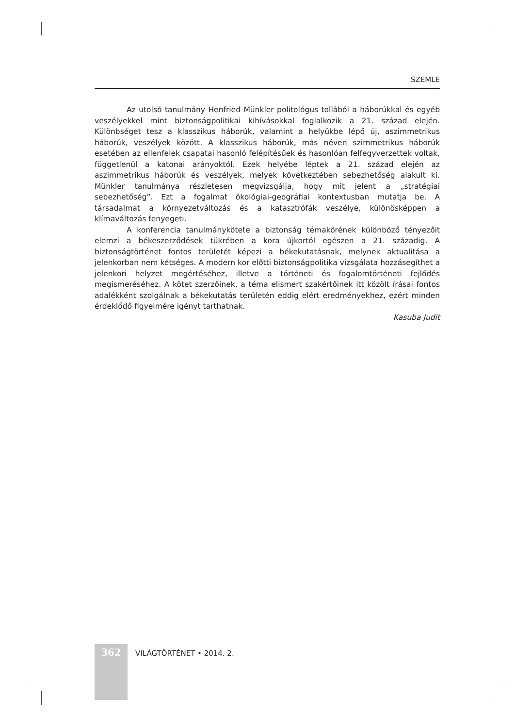SZEMLE
Az utolsó tanulmány Henfried Münkler politológus tollából a háborúkkal és egyéb veszélyekkel mint biztonságpolitikai kihívásokkal foglalkozik a 21. század elején. Különbséget tesz a klasszikus háborúk, valamint a helyükbe lépő új, aszimmetrikus háborúk, veszélyek között. A klasszikus háborúk, más néven szimmetrikus háborúk esetében az ellenfelek csapatai hasonló felépítésűek és hasonlóan felfegyverzettek voltak, függetlenül a katonai arányoktól. Ezek helyébe léptek a 21. század elején az aszimmetrikus háborúk és veszélyek, melyek következtében sebezhetőség alakult ki. Münkler tanulmánya részletesen megvizsgálja, hogy mit jelent a „stratégiai sebezhetőség”. Ezt a fogalmat ökológiai-geográfiai kontextusban mutatja be. A társadalmat a környezetváltozás és a katasztrófák veszélye, különösképpen a klímaváltozás fenyegeti.
A konferencia tanulmánykötete a biztonság témakörének különböző tényezőit elemzi a békeszerződések tükrében a kora újkortól egészen a 21. századig. A biztonságtörténet fontos területét képezi a békekutatásnak, melynek aktualitása a jelenkorban nem kétséges. A modern kor előtti biztonságpolitika vizsgálata hozzásegíthet a jelenkori helyzet megértéséhez, illetve a történeti és fogalomtörténeti fejlődés megismeréséhez. A kötet szerzőinek, a téma elismert szakértőinek itt közölt írásai fontos adalékként szolgálnak a békekutatás területén eddig elért eredményekhez, ezért minden érdeklődő figyelmére igényt tarthatnak.
Kasuba Judit
362 VILÁGTÖRTÉNET • 2014. 2.